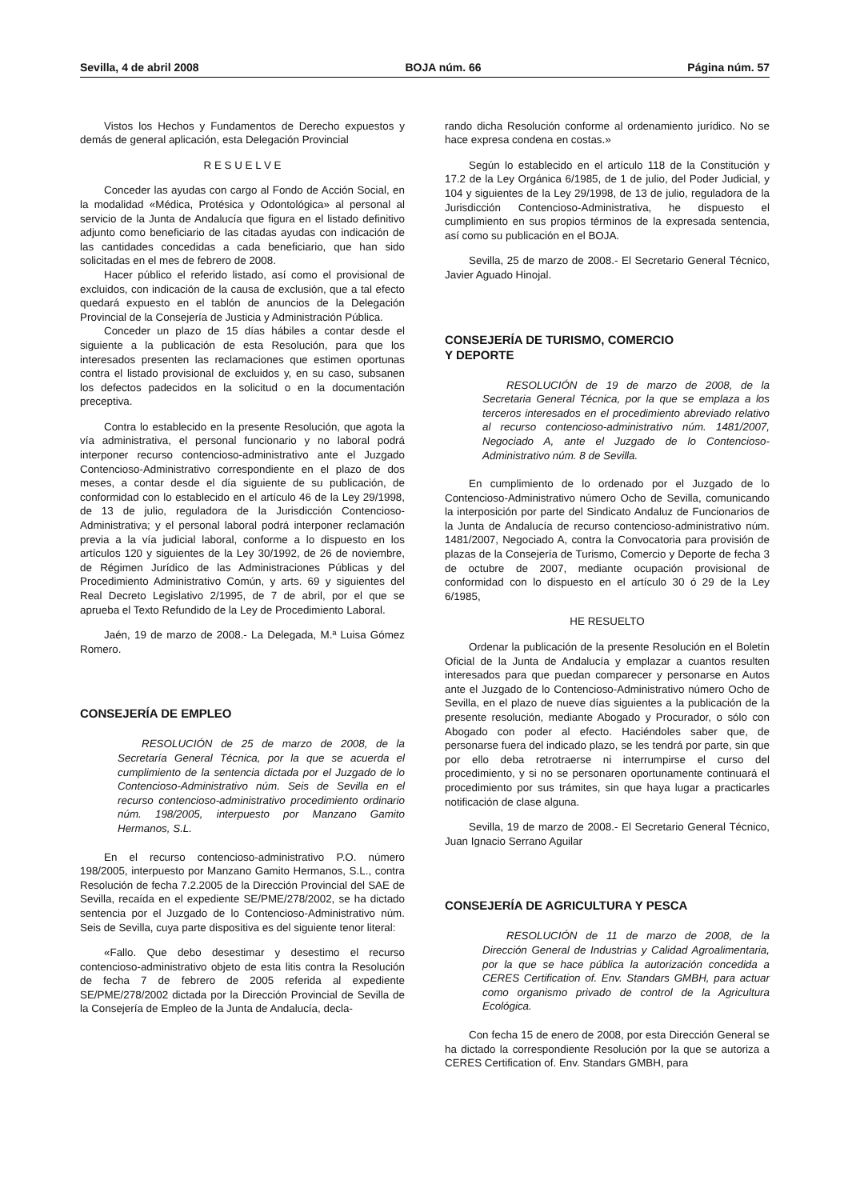Sevilla, 4 de abril 2008 BOJA núm. 66 Página núm. 57
Vistos los Hechos y Fundamentos de Derecho expuestos y demás de general aplicación, esta Delegación Provincial
R E S U E L V E
Conceder las ayudas con cargo al Fondo de Acción Social, en la modalidad «Médica, Protésica y Odontológica» al personal al servicio de la Junta de Andalucía que figura en el listado definitivo adjunto como beneficiario de las citadas ayudas con indicación de las cantidades concedidas a cada beneficiario, que han sido solicitadas en el mes de febrero de 2008.
Hacer público el referido listado, así como el provisional de excluidos, con indicación de la causa de exclusión, que a tal efecto quedará expuesto en el tablón de anuncios de la Delegación Provincial de la Consejería de Justicia y Administración Pública.
Conceder un plazo de 15 días hábiles a contar desde el siguiente a la publicación de esta Resolución, para que los interesados presenten las reclamaciones que estimen oportunas contra el listado provisional de excluidos y, en su caso, subsanen los defectos padecidos en la solicitud o en la documentación preceptiva.
Contra lo establecido en la presente Resolución, que agota la vía administrativa, el personal funcionario y no laboral podrá interponer recurso contencioso-administrativo ante el Juzgado Contencioso-Administrativo correspondiente en el plazo de dos meses, a contar desde el día siguiente de su publicación, de conformidad con lo establecido en el artículo 46 de la Ley 29/1998, de 13 de julio, reguladora de la Jurisdicción Contencioso-Administrativa; y el personal laboral podrá interponer reclamación previa a la vía judicial laboral, conforme a lo dispuesto en los artículos 120 y siguientes de la Ley 30/1992, de 26 de noviembre, de Régimen Jurídico de las Administraciones Públicas y del Procedimiento Administrativo Común, y arts. 69 y siguientes del Real Decreto Legislativo 2/1995, de 7 de abril, por el que se aprueba el Texto Refundido de la Ley de Procedimiento Laboral.
Jaén, 19 de marzo de 2008.- La Delegada, M.ª Luisa Gómez Romero.
CONSEJERÍA DE EMPLEO
RESOLUCIÓN de 25 de marzo de 2008, de la Secretaría General Técnica, por la que se acuerda el cumplimiento de la sentencia dictada por el Juzgado de lo Contencioso-Administrativo núm. Seis de Sevilla en el recurso contencioso-administrativo procedimiento ordinario núm. 198/2005, interpuesto por Manzano Gamito Hermanos, S.L.
En el recurso contencioso-administrativo P.O. número 198/2005, interpuesto por Manzano Gamito Hermanos, S.L., contra Resolución de fecha 7.2.2005 de la Dirección Provincial del SAE de Sevilla, recaída en el expediente SE/PME/278/2002, se ha dictado sentencia por el Juzgado de lo Contencioso-Administrativo núm. Seis de Sevilla, cuya parte dispositiva es del siguiente tenor literal:
«Fallo. Que debo desestimar y desestimo el recurso contencioso-administrativo objeto de esta litis contra la Resolución de fecha 7 de febrero de 2005 referida al expediente SE/PME/278/2002 dictada por la Dirección Provincial de Sevilla de la Consejería de Empleo de la Junta de Andalucía, decla-
rando dicha Resolución conforme al ordenamiento jurídico. No se hace expresa condena en costas.»
Según lo establecido en el artículo 118 de la Constitución y 17.2 de la Ley Orgánica 6/1985, de 1 de julio, del Poder Judicial, y 104 y siguientes de la Ley 29/1998, de 13 de julio, reguladora de la Jurisdicción Contencioso-Administrativa, he dispuesto el cumplimiento en sus propios términos de la expresada sentencia, así como su publicación en el BOJA.
Sevilla, 25 de marzo de 2008.- El Secretario General Técnico, Javier Aguado Hinojal.
CONSEJERÍA DE TURISMO, COMERCIO
Y DEPORTE
RESOLUCIÓN de 19 de marzo de 2008, de la Secretaria General Técnica, por la que se emplaza a los terceros interesados en el procedimiento abreviado relativo al recurso contencioso-administrativo núm. 1481/2007, Negociado A, ante el Juzgado de lo Contencioso-Administrativo núm. 8 de Sevilla.
En cumplimiento de lo ordenado por el Juzgado de lo Contencioso-Administrativo número Ocho de Sevilla, comunicando la interposición por parte del Sindicato Andaluz de Funcionarios de la Junta de Andalucía de recurso contencioso-administrativo núm. 1481/2007, Negociado A, contra la Convocatoria para provisión de plazas de la Consejería de Turismo, Comercio y Deporte de fecha 3 de octubre de 2007, mediante ocupación provisional de conformidad con lo dispuesto en el artículo 30 ó 29 de la Ley 6/1985,
HE RESUELTO
Ordenar la publicación de la presente Resolución en el Boletín Oficial de la Junta de Andalucía y emplazar a cuantos resulten interesados para que puedan comparecer y personarse en Autos ante el Juzgado de lo Contencioso-Administrativo número Ocho de Sevilla, en el plazo de nueve días siguientes a la publicación de la presente resolución, mediante Abogado y Procurador, o sólo con Abogado con poder al efecto. Haciéndoles saber que, de personarse fuera del indicado plazo, se les tendrá por parte, sin que por ello deba retrotraerse ni interrumpirse el curso del procedimiento, y si no se personaren oportunamente continuará el procedimiento por sus trámites, sin que haya lugar a practicarles notificación de clase alguna.
Sevilla, 19 de marzo de 2008.- El Secretario General Técnico, Juan Ignacio Serrano Aguilar
CONSEJERÍA DE AGRICULTURA Y PESCA
RESOLUCIÓN de 11 de marzo de 2008, de la Dirección General de Industrias y Calidad Agroalimentaria, por la que se hace pública la autorización concedida a CERES Certification of. Env. Standars GMBH, para actuar como organismo privado de control de la Agricultura Ecológica.
Con fecha 15 de enero de 2008, por esta Dirección General se ha dictado la correspondiente Resolución por la que se autoriza a CERES Certification of. Env. Standars GMBH, para